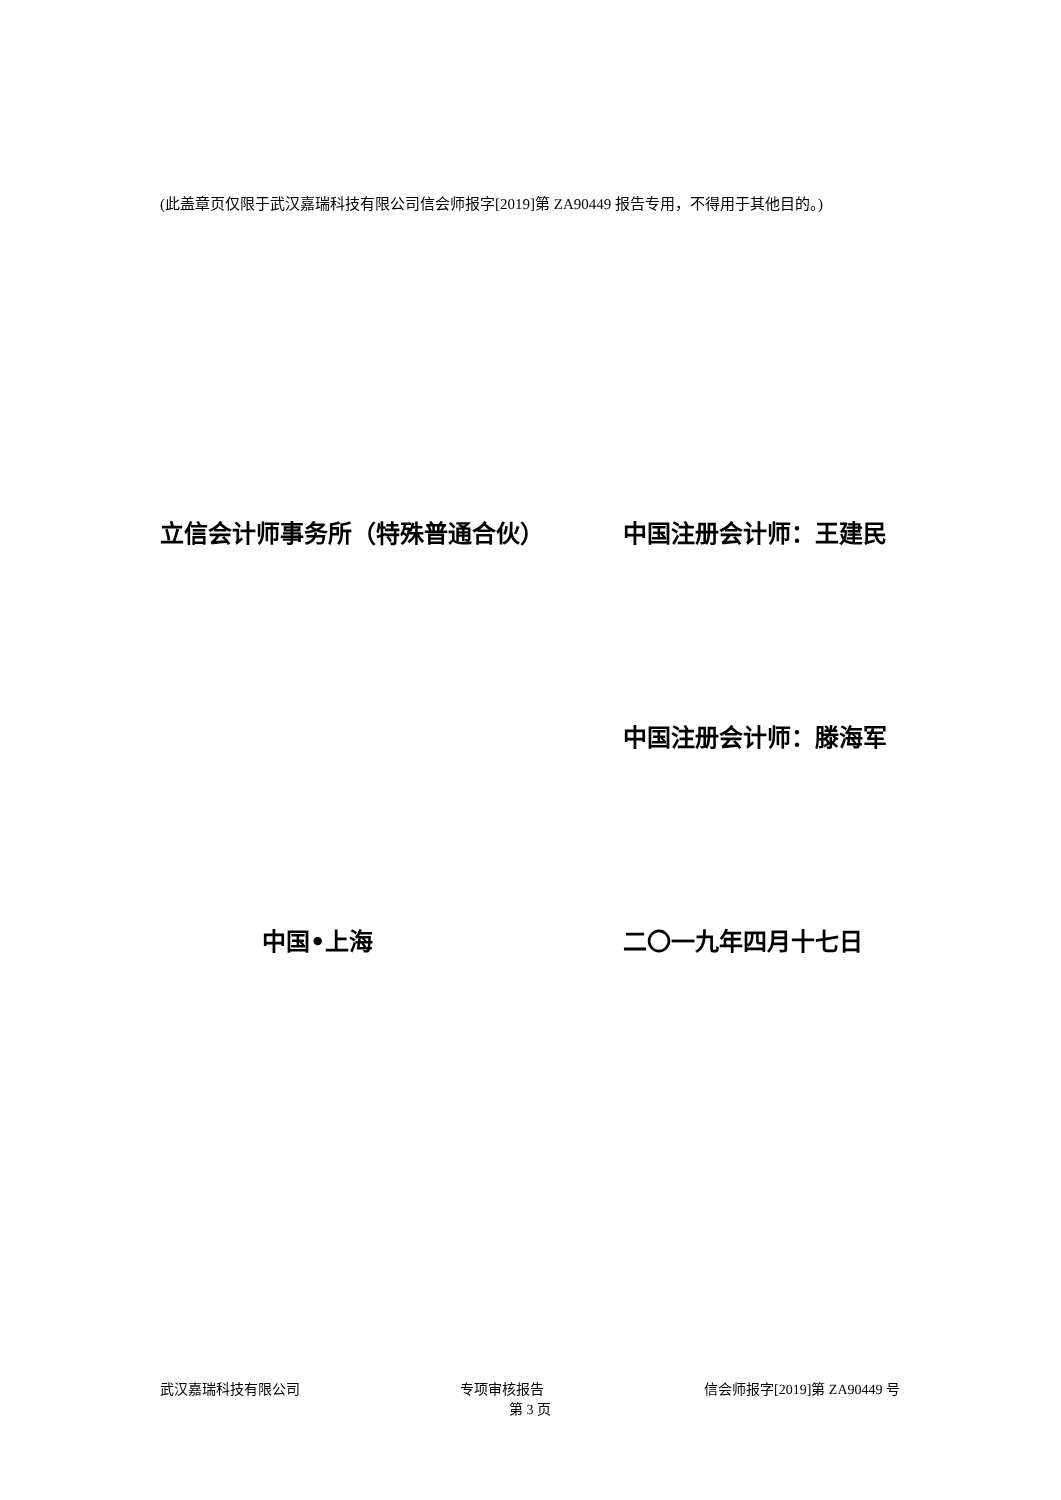(此盖章页仅限于武汉嘉瑞科技有限公司信会师报字[2019]第 ZA90449 报告专用，不得用于其他目的。)
立信会计师事务所（特殊普通合伙） 中国注册会计师：王建民
中国注册会计师：滕海军
中国•上海 二〇一九年四月十七日
武汉嘉瑞科技有限公司 专项审核报告 信会师报字[2019]第 ZA90449 号
第 3 页